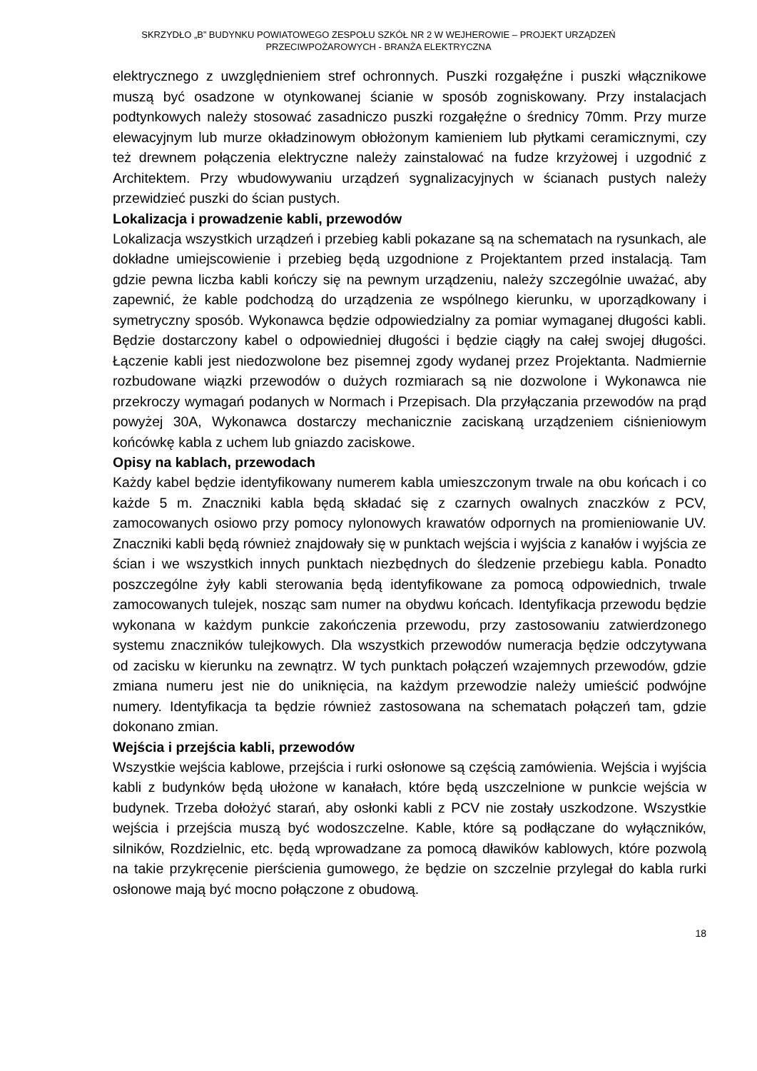SKRZYDŁO „B” BUDYNKU POWIATOWEGO ZESPOŁU SZKÓŁ NR 2 W WEJHEROWIE – PROJEKT URZĄDZEŃ
PRZECIWPOŻAROWYCH - BRANŻA ELEKTRYCZNA
elektrycznego z uwzględnieniem stref ochronnych. Puszki rozgałęźne i puszki włącznikowe muszą być osadzone w otynkowanej ścianie w sposób zogniskowany. Przy instalacjach podtynkowych należy stosować zasadniczo puszki rozgałęźne o średnicy 70mm. Przy murze elewacyjnym lub murze okładzinowym obłożonym kamieniem lub płytkami ceramicznymi, czy też drewnem połączenia elektryczne należy zainstalować na fudze krzyżowej i uzgodnić z Architektem. Przy wbudowywaniu urządzeń sygnalizacyjnych w ścianach pustych należy przewidzieć puszki do ścian pustych.
Lokalizacja i prowadzenie kabli, przewodów
Lokalizacja wszystkich urządzeń i przebieg kabli pokazane są na schematach na rysunkach, ale dokładne umiejscowienie i przebieg będą uzgodnione z Projektantem przed instalacją. Tam gdzie pewna liczba kabli kończy się na pewnym urządzeniu, należy szczególnie uważać, aby zapewnić, że kable podchodzą do urządzenia ze wspólnego kierunku, w uporządkowany i symetryczny sposób. Wykonawca będzie odpowiedzialny za pomiar wymaganej długości kabli. Będzie dostarczony kabel o odpowiedniej długości i będzie ciągły na całej swojej długości. Łączenie kabli jest niedozwolone bez pisemnej zgody wydanej przez Projektanta. Nadmiernie rozbudowane wiązki przewodów o dużych rozmiarach są nie dozwolone i Wykonawca nie przekroczy wymagań podanych w Normach i Przepisach. Dla przyłączania przewodów na prąd powyżej 30A, Wykonawca dostarczy mechanicznie zaciskaną urządzeniem ciśnieniowym końcówkę kabla z uchem lub gniazdo zaciskowe.
Opisy na kablach, przewodach
Każdy kabel będzie identyfikowany numerem kabla umieszczonym trwale na obu końcach i co każde 5 m. Znaczniki kabla będą składać się z czarnych owalnych znaczków z PCV, zamocowanych osiowo przy pomocy nylonowych krawatów odpornych na promieniowanie UV. Znaczniki kabli będą również znajdowały się w punktach wejścia i wyjścia z kanałów i wyjścia ze ścian i we wszystkich innych punktach niezbędnych do śledzenie przebiegu kabla. Ponadto poszczególne żyły kabli sterowania będą identyfikowane za pomocą odpowiednich, trwale zamocowanych tulejek, nosząc sam numer na obydwu końcach. Identyfikacja przewodu będzie wykonana w każdym punkcie zakończenia przewodu, przy zastosowaniu zatwierdzonego systemu znaczników tulejkowych. Dla wszystkich przewodów numeracja będzie odczytywana od zacisku w kierunku na zewnątrz. W tych punktach połączeń wzajemnych przewodów, gdzie zmiana numeru jest nie do uniknięcia, na każdym przewodzie należy umieścić podwójne numery. Identyfikacja ta będzie również zastosowana na schematach połączeń tam, gdzie dokonano zmian.
Wejścia i przejścia kabli, przewodów
Wszystkie wejścia kablowe, przejścia i rurki osłonowe są częścią zamówienia. Wejścia i wyjścia kabli z budynków będą ułożone w kanałach, które będą uszczelnione w punkcie wejścia w budynek. Trzeba dołożyć starań, aby osłonki kabli z PCV nie zostały uszkodzone. Wszystkie wejścia i przejścia muszą być wodoszczelne. Kable, które są podłączane do wyłączników, silników, Rozdzielnic, etc. będą wprowadzane za pomocą dławików kablowych, które pozwolą na takie przykręcenie pierścienia gumowego, że będzie on szczelnie przylegał do kabla rurki osłonowe mają być mocno połączone z obudową.
18